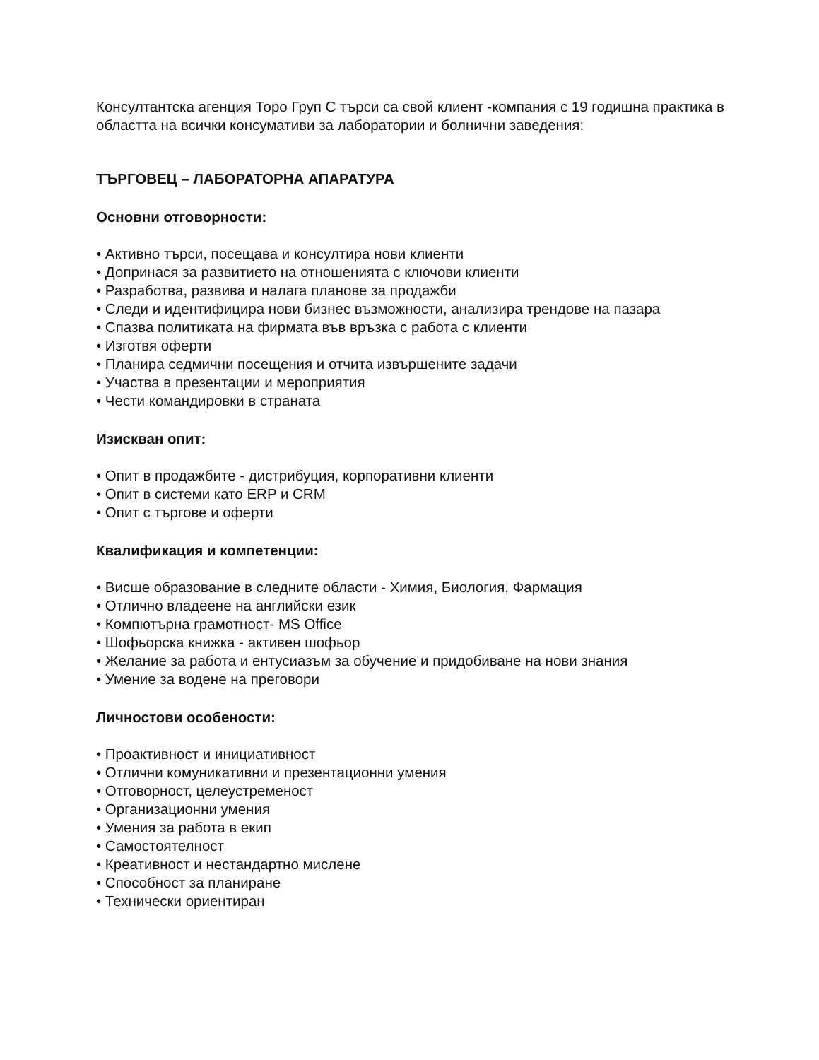Консултантска агенция Торо Груп С търси са свой клиент -компания с 19 годишна практика в областта на всички консумативи за лаборатории и болнични заведения:
ТЪРГОВЕЦ – ЛАБОРАТОРНА АПАРАТУРА
Основни отговорности:
• Активно търси, посещава и консултира нови клиенти
• Допринася за развитието на отношенията с ключови клиенти
• Разработва, развива и налага планове за продажби
• Следи и идентифицира нови бизнес възможности, анализира трендове на пазара
• Спазва политиката на фирмата във връзка с работа с клиенти
• Изготвя оферти
• Планира седмични посещения и отчита извършените задачи
• Участва в презентации и мероприятия
• Чести командировки в страната
Изискван опит:
• Опит в продажбите - дистрибуция, корпоративни клиенти
• Опит в системи като ERP и CRM
• Опит с търгове и оферти
Квалификация и компетенции:
• Висше образование в следните области - Химия, Биология, Фармация
• Отлично владеене на английски език
• Компютърна грамотност- MS Office
• Шофьорска книжка - активен шофьор
• Желание за работа и ентусиазъм за обучение и придобиване на нови знания
• Умение за водене на преговори
Личностови особености:
• Проактивност и инициативност
• Отлични комуникативни и презентационни умения
• Отговорност, целеустременост
• Организационни умения
• Умения за работа в екип
• Самостоятелност
• Креативност и нестандартно мислене
• Способност за планиране
• Технически ориентиран